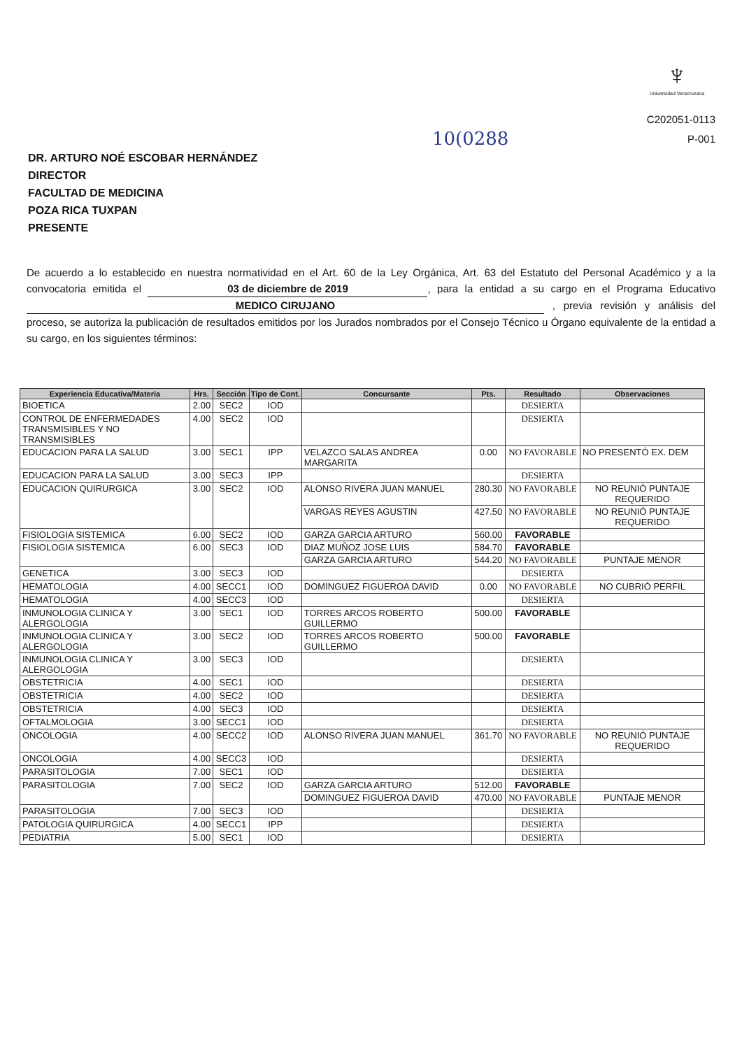♆
Universidad Veracruzana
C202051-0113
P-001
10(0288
DR. ARTURO NOÉ ESCOBAR HERNÁNDEZ
DIRECTOR
FACULTAD DE MEDICINA
POZA RICA TUXPAN
PRESENTE
De acuerdo a lo establecido en nuestra normatividad en el Art. 60 de la Ley Orgánica, Art. 63 del Estatuto del Personal Académico y a la convocatoria emitida el 03 de diciembre de 2019, para la entidad a su cargo en el Programa Educativo MEDICO CIRUJANO , previa revisión y análisis del proceso, se autoriza la publicación de resultados emitidos por los Jurados nombrados por el Consejo Técnico u Órgano equivalente de la entidad a su cargo, en los siguientes términos:
| Experiencia Educativa/Materia | Hrs. | Sección | Tipo de Cont. | Concursante | Pts. | Resultado | Observaciones |
| --- | --- | --- | --- | --- | --- | --- | --- |
| BIOETICA | 2.00 | SEC2 | IOD | | | DESIERTA | |
| CONTROL DE ENFERMEDADES TRANSMISIBLES Y NO TRANSMISIBLES | 4.00 | SEC2 | IOD | | | DESIERTA | |
| EDUCACION PARA LA SALUD | 3.00 | SEC1 | IPP | VELAZCO SALAS ANDREA MARGARITA | 0.00 | NO FAVORABLE | NO PRESENTÓ EX. DEM |
| EDUCACION PARA LA SALUD | 3.00 | SEC3 | IPP | | | DESIERTA | |
| EDUCACION QUIRURGICA | 3.00 | SEC2 | IOD | ALONSO RIVERA JUAN MANUEL | 280.30 | NO FAVORABLE | NO REUNIÓ PUNTAJE REQUERIDO |
| | | | | VARGAS REYES AGUSTIN | 427.50 | NO FAVORABLE | NO REUNIÓ PUNTAJE REQUERIDO |
| FISIOLOGIA SISTEMICA | 6.00 | SEC2 | IOD | GARZA GARCIA ARTURO | 560.00 | FAVORABLE | |
| FISIOLOGIA SISTEMICA | 6.00 | SEC3 | IOD | DIAZ MUÑOZ JOSE LUIS | 584.70 | FAVORABLE | |
| | | | | GARZA GARCIA ARTURO | 544.20 | NO FAVORABLE | PUNTAJE MENOR |
| GENETICA | 3.00 | SEC3 | IOD | | | DESIERTA | |
| HEMATOLOGIA | 4.00 | SECC1 | IOD | DOMINGUEZ FIGUEROA DAVID | 0.00 | NO FAVORABLE | NO CUBRIÓ PERFIL |
| HEMATOLOGIA | 4.00 | SECC3 | IOD | | | DESIERTA | |
| INMUNOLOGIA CLINICA Y ALERGOLOGIA | 3.00 | SEC1 | IOD | TORRES ARCOS ROBERTO GUILLERMO | 500.00 | FAVORABLE | |
| INMUNOLOGIA CLINICA Y ALERGOLOGIA | 3.00 | SEC2 | IOD | TORRES ARCOS ROBERTO GUILLERMO | 500.00 | FAVORABLE | |
| INMUNOLOGIA CLINICA Y ALERGOLOGIA | 3.00 | SEC3 | IOD | | | DESIERTA | |
| OBSTETRICIA | 4.00 | SEC1 | IOD | | | DESIERTA | |
| OBSTETRICIA | 4.00 | SEC2 | IOD | | | DESIERTA | |
| OBSTETRICIA | 4.00 | SEC3 | IOD | | | DESIERTA | |
| OFTALMOLOGIA | 3.00 | SECC1 | IOD | | | DESIERTA | |
| ONCOLOGIA | 4.00 | SECC2 | IOD | ALONSO RIVERA JUAN MANUEL | 361.70 | NO FAVORABLE | NO REUNIÓ PUNTAJE REQUERIDO |
| ONCOLOGIA | 4.00 | SECC3 | IOD | | | DESIERTA | |
| PARASITOLOGIA | 7.00 | SEC1 | IOD | | | DESIERTA | |
| PARASITOLOGIA | 7.00 | SEC2 | IOD | GARZA GARCIA ARTURO | 512.00 | FAVORABLE | |
| | | | | DOMINGUEZ FIGUEROA DAVID | 470.00 | NO FAVORABLE | PUNTAJE MENOR |
| PARASITOLOGIA | 7.00 | SEC3 | IOD | | | DESIERTA | |
| PATOLOGIA QUIRURGICA | 4.00 | SECC1 | IPP | | | DESIERTA | |
| PEDIATRIA | 5.00 | SEC1 | IOD | | | DESIERTA | |